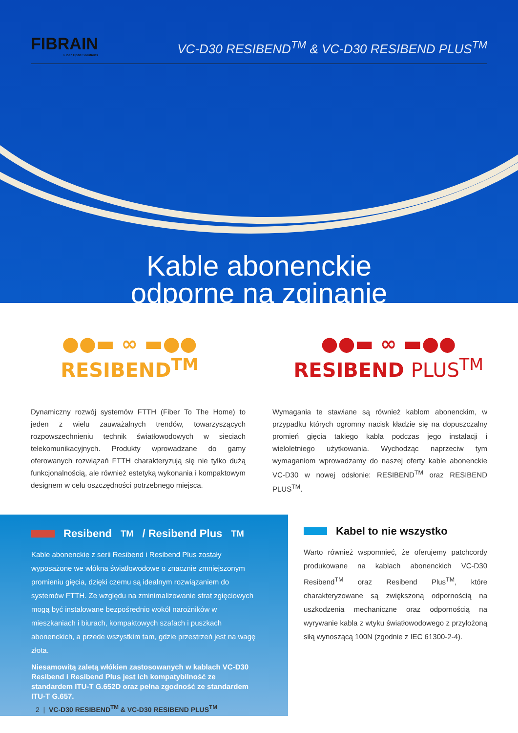FIBRAIN
Fiber Optic Solutions
VC-D30 RESIBEND<sup>TM</sup> & VC-D30 RESIBEND PLUS<sup>TM</sup>
Kable abonenckie
odporne na zginanie
●●▬ ∞ ▬●●
RESIBEND<sup>TM</sup>
●●▬ ∞ ▬●●
RESIBEND PLUS<sup>TM</sup>
Dynamiczny rozwój systemów FTTH (Fiber To The Home) to jeden z wielu zauważalnych trendów, towarzyszących rozpowszechnieniu technik światłowodowych w sieciach telekomunikacyjnych. Produkty wprowadzane do gamy oferowanych rozwiązań FTTH charakteryzują się nie tylko dużą funkcjonalnością, ale również estetyką wykonania i kompaktowym designem w celu oszczędności potrzebnego miejsca.
Wymagania te stawiane są również kablom abonenckim, w przypadku których ogromny nacisk kładzie się na dopuszczalny promień gięcia takiego kabla podczas jego instalacji i wieloletniego użytkowania. Wychodząc naprzeciw tym wymaganiom wprowadzamy do naszej oferty kable abonenckie VC-D30 w nowej odsłonie: RESIBEND<sup>TM</sup> oraz RESIBEND PLUS<sup>TM</sup>.
Resibend<sup>TM</sup> / Resibend Plus<sup>TM</sup>
Kable abonenckie z serii Resibend i Resibend Plus zostały wyposażone we włókna światłowodowe o znacznie zmniejszonym promieniu gięcia, dzięki czemu są idealnym rozwiązaniem do systemów FTTH. Ze względu na zminimalizowanie strat zgięciowych mogą być instalowane bezpośrednio wokół narożników w mieszkaniach i biurach, kompaktowych szafach i puszkach abonenckich, a przede wszystkim tam, gdzie przestrzeń jest na wagę złota.
Niesamowitą zaletą włókien zastosowanych w kablach VC-D30 Resibend i Resibend Plus jest ich kompatybilność ze standardem ITU-T G.652D oraz pełna zgodność ze standardem ITU-T G.657.
Kabel to nie wszystko
Warto również wspomnieć, że oferujemy patchcordy produkowane na kablach abonenckich VC-D30 Resibend<sup>TM</sup> oraz Resibend Plus<sup>TM</sup>, które charakteryzowane są zwiększoną odpornością na uszkodzenia mechaniczne oraz odpornością na wyrywanie kabla z wtyku światłowodowego z przyłożoną siłą wynoszącą 100N (zgodnie z IEC 61300-2-4).
2 | VC-D30 RESIBEND<sup>TM</sup> & VC-D30 RESIBEND PLUS<sup>TM</sup>